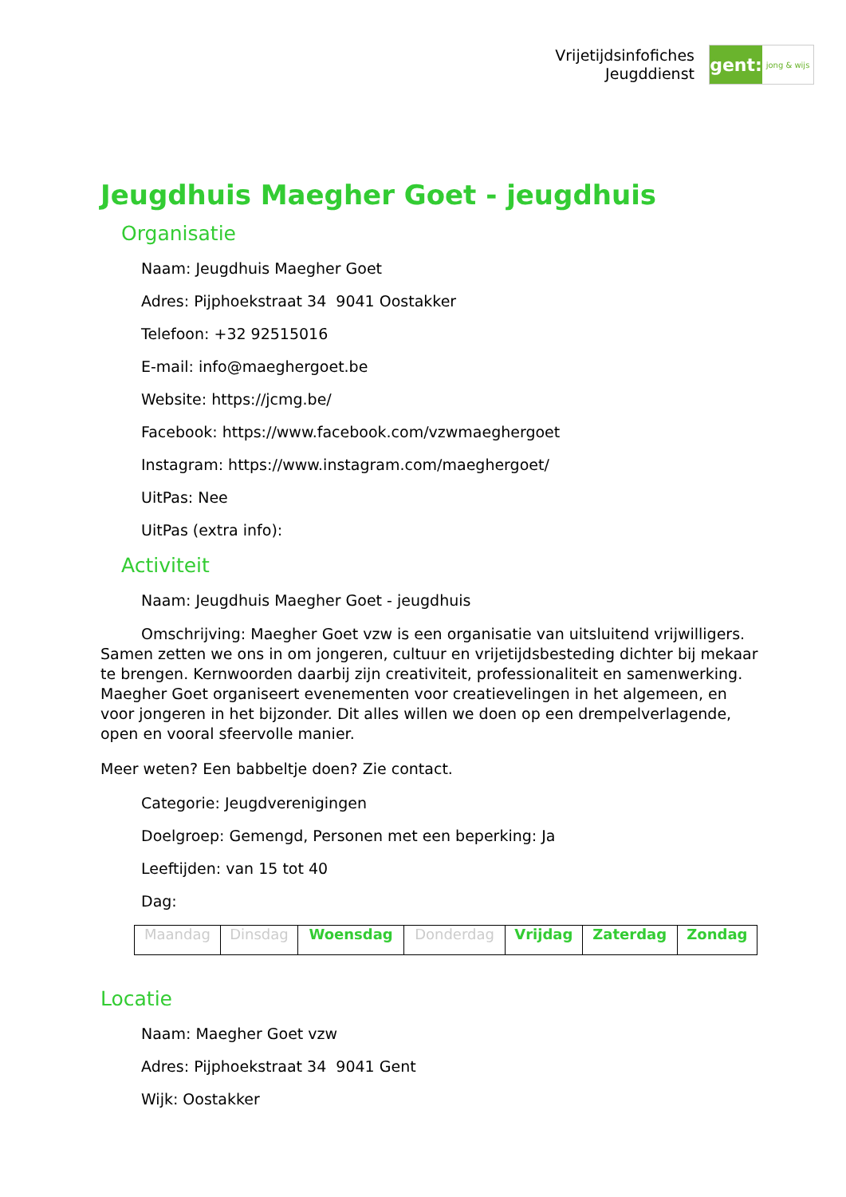Vrijetijdsinfofiches
Jeugddienst
gent:
jong & wijs
Jeugdhuis Maegher Goet - jeugdhuis
Organisatie
Naam: Jeugdhuis Maegher Goet
Adres: Pijphoekstraat 34 9041 Oostakker
Telefoon: +32 92515016
E-mail: info@maeghergoet.be
Website: https://jcmg.be/
Facebook: https://www.facebook.com/vzwmaeghergoet
Instagram: https://www.instagram.com/maeghergoet/
UitPas: Nee
UitPas (extra info):
Activiteit
Naam: Jeugdhuis Maegher Goet - jeugdhuis
Omschrijving: Maegher Goet vzw is een organisatie van uitsluitend vrijwilligers. Samen zetten we ons in om jongeren, cultuur en vrijetijdsbesteding dichter bij mekaar te brengen. Kernwoorden daarbij zijn creativiteit, professionaliteit en samenwerking. Maegher Goet organiseert evenementen voor creatievelingen in het algemeen, en voor jongeren in het bijzonder. Dit alles willen we doen op een drempelverlagende, open en vooral sfeervolle manier.
Meer weten? Een babbeltje doen? Zie contact.
Categorie: Jeugdverenigingen
Doelgroep: Gemengd, Personen met een beperking: Ja
Leeftijden: van 15 tot 40
Dag:
| Maandag | Dinsdag | Woensdag | Donderdag | Vrijdag | Zaterdag | Zondag |
Locatie
Naam: Maegher Goet vzw
Adres: Pijphoekstraat 34 9041 Gent
Wijk: Oostakker